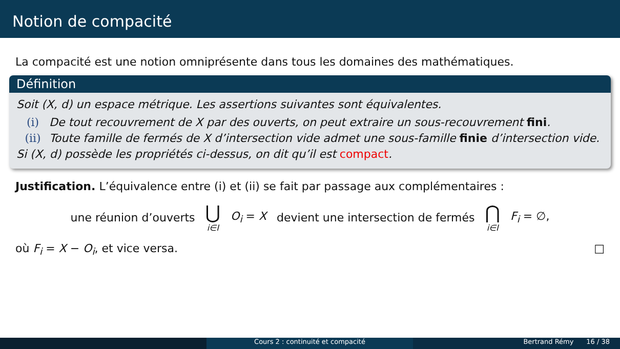Notion de compacité
La compacité est une notion omniprésente dans tous les domaines des mathématiques.
Définition
Soit (X, d) un espace métrique. Les assertions suivantes sont équivalentes.
(i) De tout recouvrement de X par des ouverts, on peut extraire un sous-recouvrement fini.
(ii) Toute famille de fermés de X d’intersection vide admet une sous-famille finie d’intersection vide.
Si (X, d) possède les propriétés ci-dessus, on dit qu’il est compact.
Justification. L’équivalence entre (i) et (ii) se fait par passage aux complémentaires :
une réunion d’ouverts ⋃ i∈I O<sub>i</sub> = X devient une intersection de fermés ⋂ i∈I F<sub>i</sub> = ∅,
où F<sub>i</sub> = X − O<sub>i</sub>, et vice versa. □
Cours 2 : continuité et compacité Bertrand Rémy 16 / 38